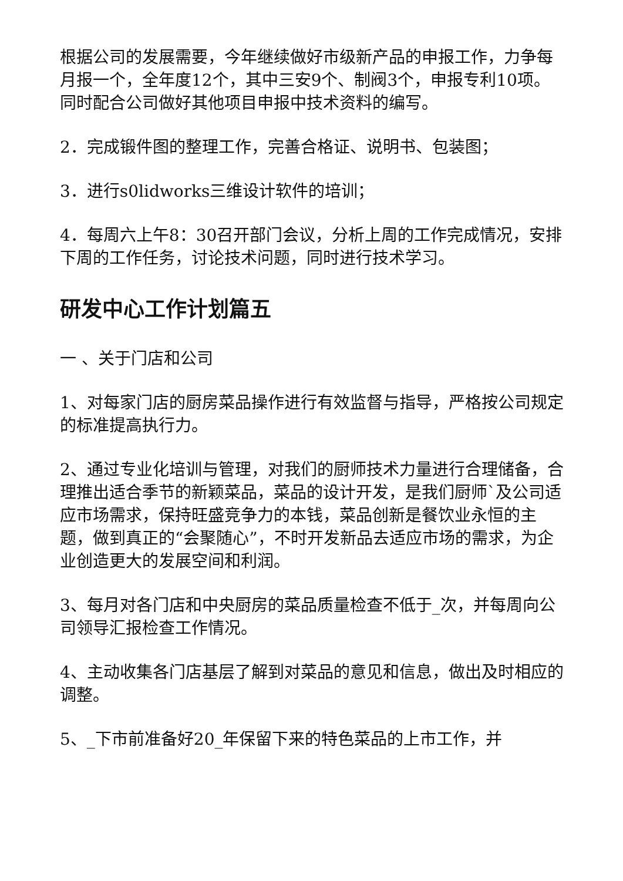根据公司的发展需要，今年继续做好市级新产品的申报工作，力争每月报一个，全年度12个，其中三安9个、制阀3个，申报专利10项。同时配合公司做好其他项目申报中技术资料的编写。
2．完成锻件图的整理工作，完善合格证、说明书、包装图；
3．进行s0lidworks三维设计软件的培训；
4．每周六上午8：30召开部门会议，分析上周的工作完成情况，安排下周的工作任务，讨论技术问题，同时进行技术学习。
研发中心工作计划篇五
一 、关于门店和公司
1、对每家门店的厨房菜品操作进行有效监督与指导，严格按公司规定的标准提高执行力。
2、通过专业化培训与管理，对我们的厨师技术力量进行合理储备，合理推出适合季节的新颖菜品，菜品的设计开发，是我们厨师`及公司适应市场需求，保持旺盛竞争力的本钱，菜品创新是餐饮业永恒的主题，做到真正的“会聚随心”，不时开发新品去适应市场的需求，为企业创造更大的发展空间和利润。
3、每月对各门店和中央厨房的菜品质量检查不低于_次，并每周向公司领导汇报检查工作情况。
4、主动收集各门店基层了解到对菜品的意见和信息，做出及时相应的调整。
5、_下市前准备好20_年保留下来的特色菜品的上市工作，并